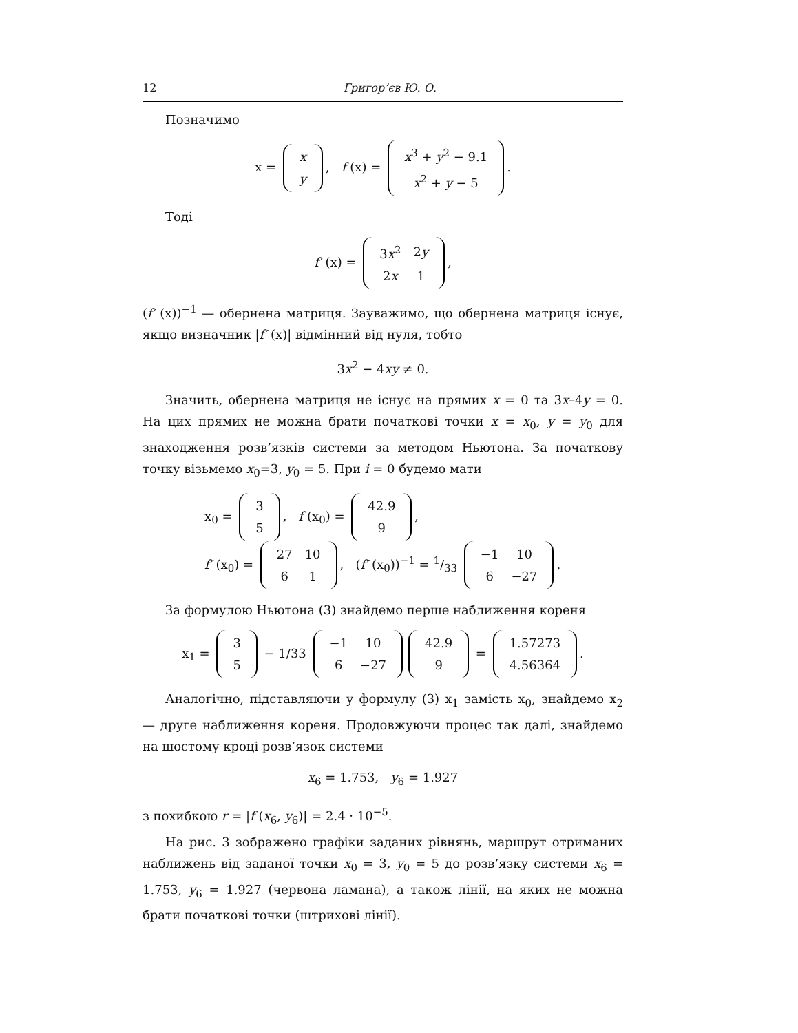12 Григор’єв Ю. О.
Позначимо
x =
| x |
| y |
, f (x) =
| x<sup>3</sup> + y<sup>2</sup> − 9.1 |
| x<sup>2</sup> + y − 5 |
.
Тоді
f′ (x) =
| 3 x<sup>2</sup> | 2 y |
| 2 x | 1 |
,
(f′ (x))<sup>−1</sup> — обернена матриця. Зауважимо, що обернена матриця існує, якщо визначник |f′ (x)| відмінний від нуля, тобто
3x<sup>2</sup> − 4xy ≠ 0.
Значить, обернена матриця не існує на прямих x = 0 та 3x–4y = 0. На цих прямих не можна брати початкові точки x = x<sub>0</sub>, y = y<sub>0</sub> для знаходження розв’язків системи за методом Ньютона. За початкову точку візьмемо x<sub>0</sub>=3, y<sub>0</sub> = 5. При i = 0 будемо мати
x<sub>0</sub> =
| 3 |
| 5 |
, f (x<sub>0</sub>) =
| 42.9 |
| 9 |
,
f′ (x<sub>0</sub>) =
| 27 | 10 |
| 6 | 1 |
, (f′ (x<sub>0</sub>))<sup>−1</sup> = 1/33
| −1 | 10 |
| 6 | −27 |
.
За формулою Ньютона (3) знайдемо перше наближення кореня
x<sub>1</sub> =
| 3 |
| 5 |
− 1/33
| −1 | 10 |
| 6 | −27 |
| 42.9 |
| 9 |
=
| 1.57273 |
| 4.56364 |
.
Аналогічно, підставляючи у формулу (3) x<sub>1</sub> замість x<sub>0</sub>, знайдемо x<sub>2</sub> — друге наближення кореня. Продовжуючи процес так далі, знайдемо на шостому кроці розв’язок системи
x<sub>6</sub> = 1.753, y<sub>6</sub> = 1.927
з похибкою r = |f (x<sub>6</sub>, y<sub>6</sub>)| = 2.4 · 10<sup>−5</sup>.
На рис. 3 зображено графіки заданих рівнянь, маршрут отриманих наближень від заданої точки x<sub>0</sub> = 3, y<sub>0</sub> = 5 до розв’язку системи x<sub>6</sub> = 1.753, y<sub>6</sub> = 1.927 (червона ламана), а також лінії, на яких не можна брати початкові точки (штрихові лінії).